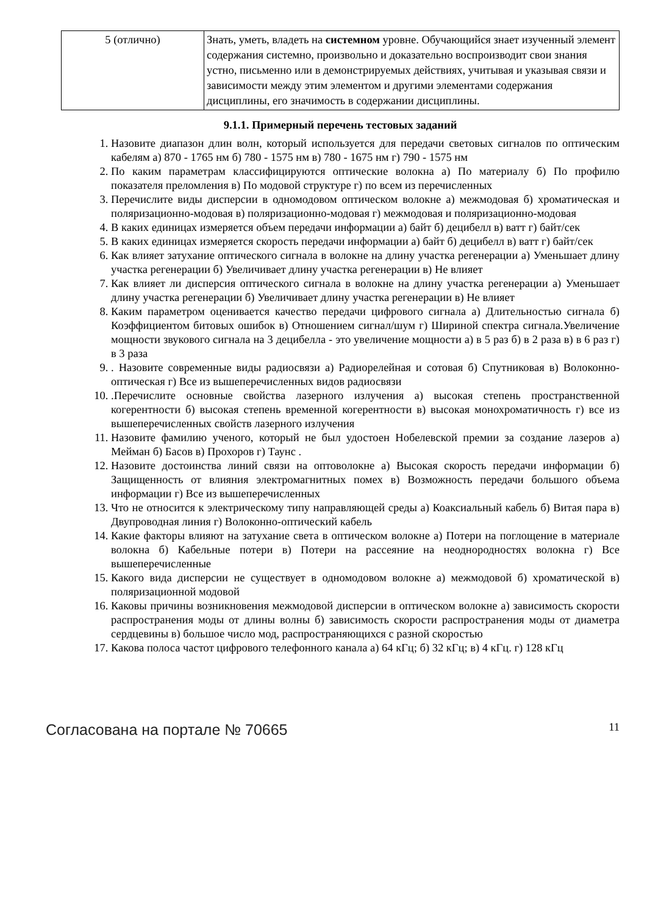| 5 (отлично) | Знать, уметь, владеть на системном уровне. Обучающийся знает изученный элемент содержания системно, произвольно и доказательно воспроизводит свои знания устно, письменно или в демонстрируемых действиях, учитывая и указывая связи и зависимости между этим элементом и другими элементами содержания дисциплины, его значимость в содержании дисциплины. |
9.1.1. Примерный перечень тестовых заданий
1. Назовите диапазон длин волн, который используется для передачи световых сигналов по оптическим кабелям а) 870 - 1765 нм б) 780 - 1575 нм в) 780 - 1675 нм г) 790 - 1575 нм
2. По каким параметрам классифицируются оптические волокна а) По материалу б) По профилю показателя преломления в) По модовой структуре г) по всем из перечисленных
3. Перечислите виды дисперсии в одномодовом оптическом волокне а) межмодовая б) хроматическая и поляризационно-модовая в) поляризационно-модовая г) межмодовая и поляризационно-модовая
4. В каких единицах измеряется объем передачи информации а) байт б) децибелл в) ватт г) байт/сек
5. В каких единицах измеряется скорость передачи информации а) байт б) децибелл в) ватт г) байт/сек
6. Как влияет затухание оптического сигнала в волокне на длину участка регенерации а) Уменьшает длину участка регенерации б) Увеличивает длину участка регенерации в) Не влияет
7. Как влияет ли дисперсия оптического сигнала в волокне на длину участка регенерации а) Уменьшает длину участка регенерации б) Увеличивает длину участка регенерации в) Не влияет
8. Каким параметром оценивается качество передачи цифрового сигнала а) Длительностью сигнала б) Коэффициентом битовых ошибок в) Отношением сигнал/шум г) Шириной спектра сигнала.Увеличение мощности звукового сигнала на 3 децибелла - это увеличение мощности а) в 5 раз б) в 2 раза в) в 6 раз г) в 3 раза
9. . Назовите современные виды радиосвязи а) Радиорелейная и сотовая б) Спутниковая в) Волоконно-оптическая г) Все из вышеперечисленных видов радиосвязи
10. .Перечислите основные свойства лазерного излучения а) высокая степень пространственной когерентности б) высокая степень временной когерентности в) высокая монохроматичность г) все из вышеперечисленных свойств лазерного излучения
11. Назовите фамилию ученого, который не был удостоен Нобелевской премии за создание лазеров а) Мейман б) Басов в) Прохоров г) Таунс .
12. Назовите достоинства линий связи на оптоволокне а) Высокая скорость передачи информации б) Защищенность от влияния электромагнитных помех в) Возможность передачи большого объема информации г) Все из вышеперечисленных
13. Что не относится к электрическому типу направляющей среды а) Коаксиальный кабель б) Витая пара в) Двупроводная линия г) Волоконно-оптический кабель
14. Какие факторы влияют на затухание света в оптическом волокне а) Потери на поглощение в материале волокна б) Кабельные потери в) Потери на рассеяние на неоднородностях волокна г) Все вышеперечисленные
15. Какого вида дисперсии не существует в одномодовом волокне а) межмодовой б) хроматической в) поляризационной модовой
16. Каковы причины возникновения межмодовой дисперсии в оптическом волокне а) зависимость скорости распространения моды от длины волны б) зависимость скорости распространения моды от диаметра сердцевины в) большое число мод, распространяющихся с разной скоростью
17. Какова полоса частот цифрового телефонного канала а) 64 кГц; б) 32 кГц; в) 4 кГц. г) 128 кГц
Согласована на портале № 70665 11